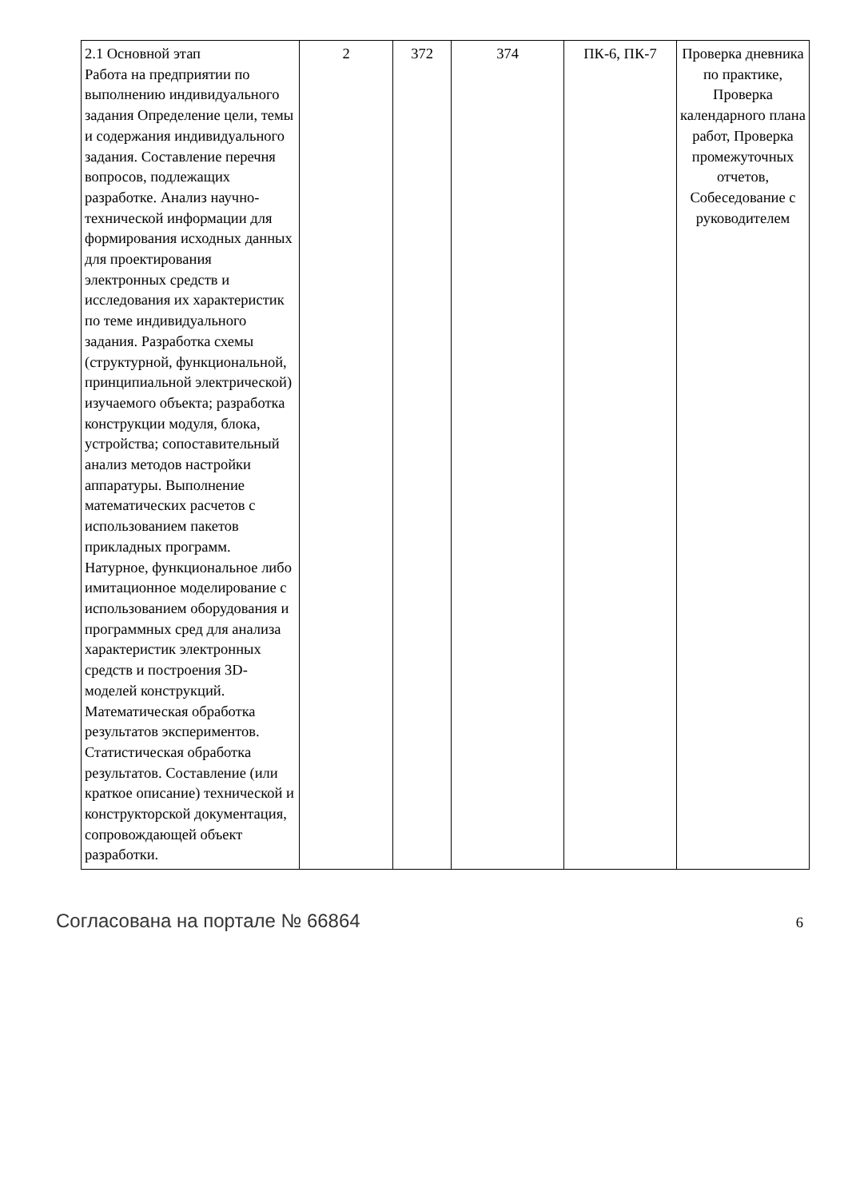| 2.1 Основной этап Работа на предприятии по выполнению индивидуального задания Определение цели, темы и содержания индивидуального задания. Составление перечня вопросов, подлежащих разработке. Анализ научно-технической информации для формирования исходных данных для проектирования электронных средств и исследования их характеристик по теме индивидуального задания. Разработка схемы (структурной, функциональной, принципиальной электрической) изучаемого объекта; разработка конструкции модуля, блока, устройства; сопоставительный анализ методов настройки аппаратуры. Выполнение математических расчетов с использованием пакетов прикладных программ. Натурное, функциональное либо имитационное моделирование с использованием оборудования и программных сред для анализа характеристик электронных средств и построения 3D-моделей конструкций. Математическая обработка результатов экспериментов. Статистическая обработка результатов. Составление (или краткое описание) технической и конструкторской документация, сопровождающей объект разработки. | 2 | 372 | 374 | ПК-6, ПК-7 | Проверка дневника по практике, Проверка календарного плана работ, Проверка промежуточных отчетов, Собеседование с руководителем |
Согласована на портале № 66864 6